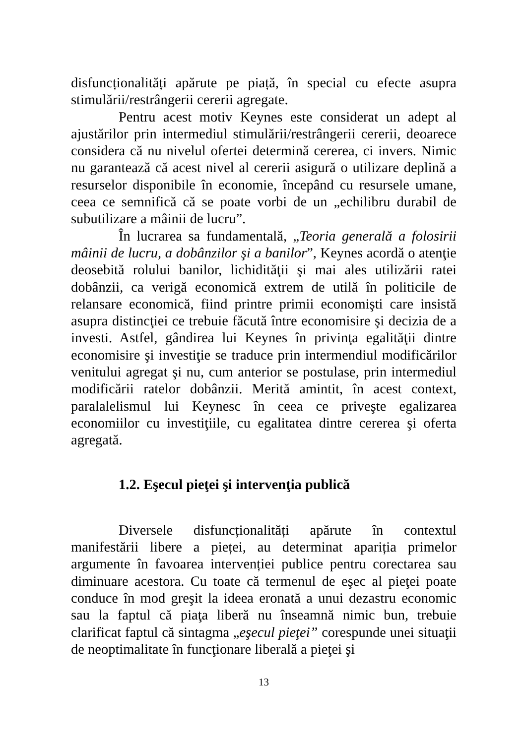disfuncționalități apărute pe piață, în special cu efecte asupra stimulării/restrângerii cererii agregate.
Pentru acest motiv Keynes este considerat un adept al ajustărilor prin intermediul stimulării/restrângerii cererii, deoarece considera că nu nivelul ofertei determină cererea, ci invers. Nimic nu garantează că acest nivel al cererii asigură o utilizare deplină a resurselor disponibile în economie, începând cu resursele umane, ceea ce semnifică că se poate vorbi de un „echilibru durabil de subutilizare a mâinii de lucru”.
În lucrarea sa fundamentală, „Teoria generală a folosirii mâinii de lucru, a dobânzilor şi a banilor”, Keynes acordă o atenţie deosebită rolului banilor, lichidităţii şi mai ales utilizării ratei dobânzii, ca verigă economică extrem de utilă în politicile de relansare economică, fiind printre primii economişti care insistă asupra distincţiei ce trebuie făcută între economisire şi decizia de a investi. Astfel, gândirea lui Keynes în privinţa egalităţii dintre economisire şi investiţie se traduce prin intermendiul modificărilor venitului agregat şi nu, cum anterior se postulase, prin intermediul modificării ratelor dobânzii. Merită amintit, în acest context, paralalelismul lui Keynesc în ceea ce priveşte egalizarea economiilor cu investiţiile, cu egalitatea dintre cererea şi oferta agregată.
1.2. Eşecul pieţei şi intervenţia publică
Diversele disfuncționalități apărute în contextul manifestării libere a pieței, au determinat apariția primelor argumente în favoarea intervenției publice pentru corectarea sau diminuare acestora. Cu toate că termenul de eşec al pieţei poate conduce în mod greşit la ideea eronată a unui dezastru economic sau la faptul că piaţa liberă nu înseamnă nimic bun, trebuie clarificat faptul că sintagma „eşecul pieţei” corespunde unei situaţii de neoptimalitate în funcţionare liberală a pieţei şi
13